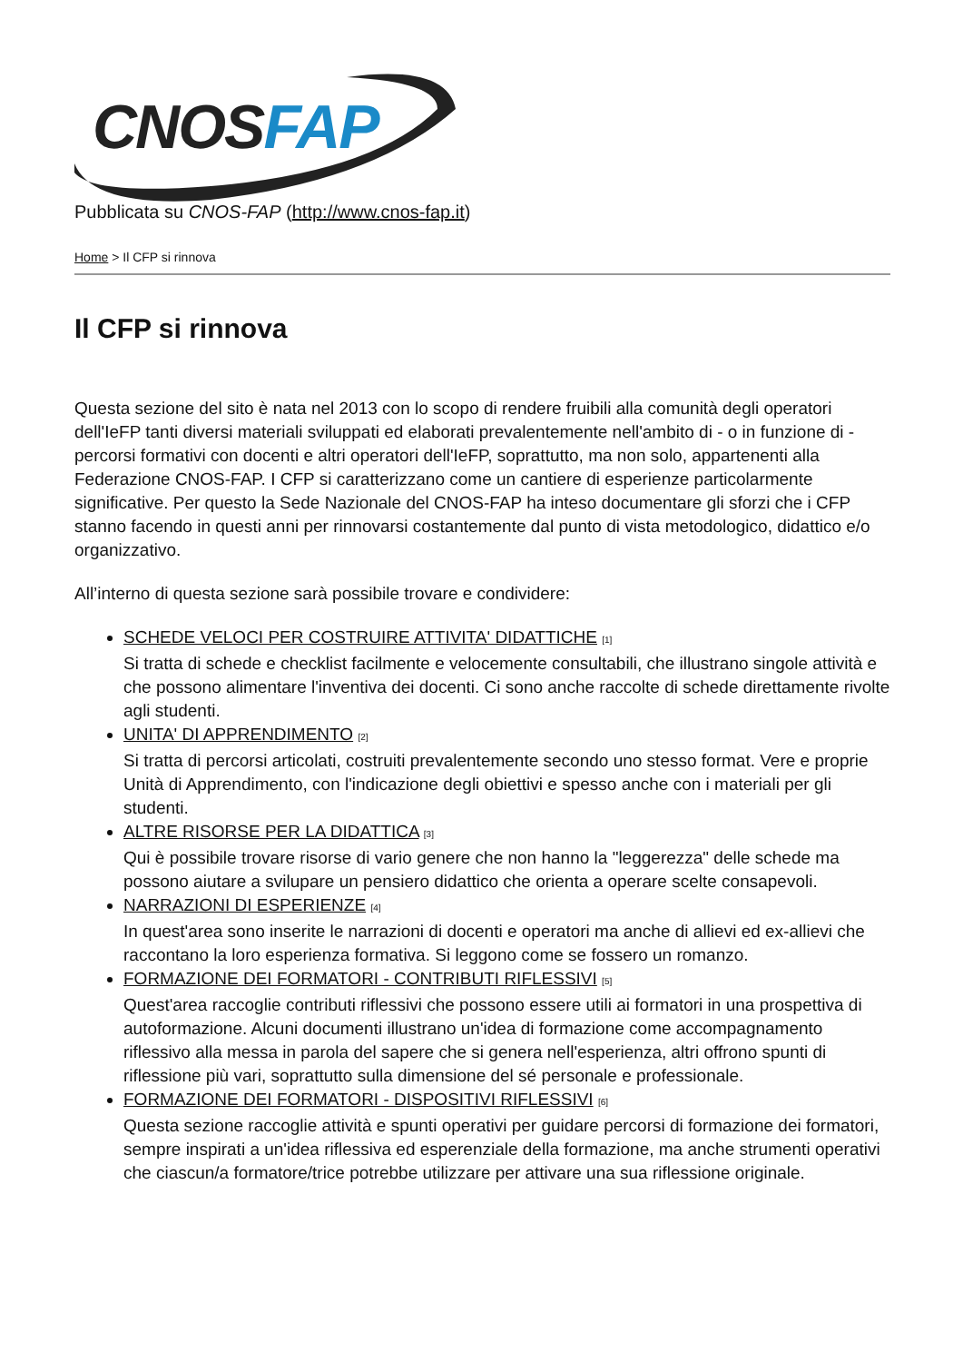CNOSFAP
Pubblicata su CNOS-FAP (http://www.cnos-fap.it)
Home > Il CFP si rinnova
Il CFP si rinnova
Questa sezione del sito è nata nel 2013 con lo scopo di rendere fruibili alla comunità degli operatori dell'IeFP tanti diversi materiali sviluppati ed elaborati prevalentemente nell'ambito di - o in funzione di - percorsi formativi con docenti e altri operatori dell'IeFP, soprattutto, ma non solo, appartenenti alla Federazione CNOS-FAP. I CFP si caratterizzano come un cantiere di esperienze particolarmente significative. Per questo la Sede Nazionale del CNOS-FAP ha inteso documentare gli sforzi che i CFP stanno facendo in questi anni per rinnovarsi costantemente dal punto di vista metodologico, didattico e/o organizzativo.
All’interno di questa sezione sarà possibile trovare e condividere:
SCHEDE VELOCI PER COSTRUIRE ATTIVITA' DIDATTICHE <sup>[1]</sup>
Si tratta di schede e checklist facilmente e velocemente consultabili, che illustrano singole attività e che possono alimentare l'inventiva dei docenti. Ci sono anche raccolte di schede direttamente rivolte agli studenti.
UNITA' DI APPRENDIMENTO <sup>[2]</sup>
Si tratta di percorsi articolati, costruiti prevalentemente secondo uno stesso format. Vere e proprie Unità di Apprendimento, con l'indicazione degli obiettivi e spesso anche con i materiali per gli studenti.
ALTRE RISORSE PER LA DIDATTICA <sup>[3]</sup>
Qui è possibile trovare risorse di vario genere che non hanno la "leggerezza" delle schede ma possono aiutare a svilupare un pensiero didattico che orienta a operare scelte consapevoli.
NARRAZIONI DI ESPERIENZE <sup>[4]</sup>
In quest'area sono inserite le narrazioni di docenti e operatori ma anche di allievi ed ex-allievi che raccontano la loro esperienza formativa. Si leggono come se fossero un romanzo.
FORMAZIONE DEI FORMATORI - CONTRIBUTI RIFLESSIVI <sup>[5]</sup>
Quest'area raccoglie contributi riflessivi che possono essere utili ai formatori in una prospettiva di autoformazione. Alcuni documenti illustrano un'idea di formazione come accompagnamento riflessivo alla messa in parola del sapere che si genera nell'esperienza, altri offrono spunti di riflessione più vari, soprattutto sulla dimensione del sé personale e professionale.
FORMAZIONE DEI FORMATORI - DISPOSITIVI RIFLESSIVI <sup>[6]</sup>
Questa sezione raccoglie attività e spunti operativi per guidare percorsi di formazione dei formatori, sempre inspirati a un'idea riflessiva ed esperenziale della formazione, ma anche strumenti operativi che ciascun/a formatore/trice potrebbe utilizzare per attivare una sua riflessione originale.